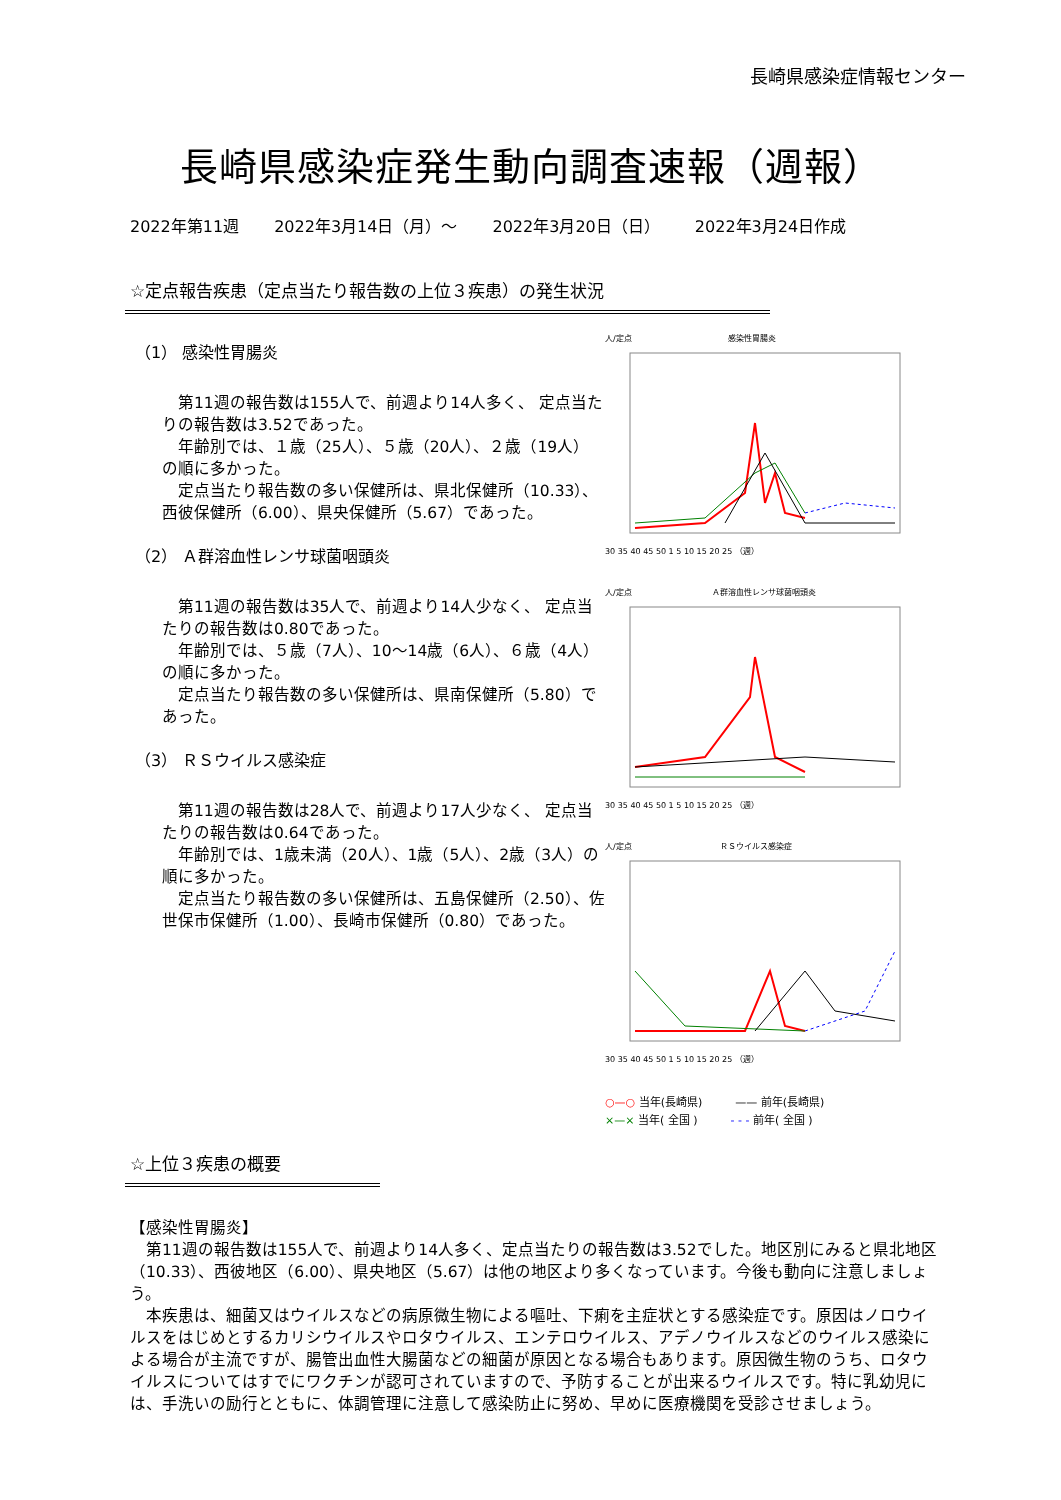長崎県感染症情報センター
長崎県感染症発生動向調査速報（週報）
2022年第11週 2022年3月14日（月）～ 2022年3月20日（日） 2022年3月24日作成
☆定点報告疾患（定点当たり報告数の上位３疾患）の発生状況
（1） 感染性胃腸炎
　第11週の報告数は155人で、前週より14人多く、 定点当たりの報告数は3.52であった。
　年齢別では、１歳（25人）、５歳（20人）、２歳（19人）の順に多かった。
　定点当たり報告数の多い保健所は、県北保健所（10.33）、西彼保健所（6.00）、県央保健所（5.67）であった。
（2） Ａ群溶血性レンサ球菌咽頭炎
　第11週の報告数は35人で、前週より14人少なく、 定点当たりの報告数は0.80であった。
　年齢別では、５歳（7人）、10～14歳（6人）、６歳（4人）の順に多かった。
　定点当たり報告数の多い保健所は、県南保健所（5.80）であった。
（3） ＲＳウイルス感染症
　第11週の報告数は28人で、前週より17人少なく、 定点当たりの報告数は0.64であった。
　年齢別では、1歳未満（20人）、1歳（5人）、2歳（3人）の順に多かった。
　定点当たり報告数の多い保健所は、五島保健所（2.50）、佐世保市保健所（1.00）、長崎市保健所（0.80）であった。
人/定点　　　　　　　　　　　　感染性胃腸炎
30 35 40 45 50 1 5 10 15 20 25 （週）
人/定点　　　　　　　　　　Ａ群溶血性レンサ球菌咽頭炎
30 35 40 45 50 1 5 10 15 20 25 （週）
人/定点　　　　　　　　　　　ＲＳウイルス感染症
30 35 40 45 50 1 5 10 15 20 25 （週）
○—○ 当年(長崎県)　　　—— 前年(長崎県)
×—× 当年( 全国 )　　　- - - 前年( 全国 )
☆上位３疾患の概要
【感染性胃腸炎】
　第11週の報告数は155人で、前週より14人多く、定点当たりの報告数は3.52でした。地区別にみると県北地区（10.33）、西彼地区（6.00）、県央地区（5.67）は他の地区より多くなっています。今後も動向に注意しましょう。
　本疾患は、細菌又はウイルスなどの病原微生物による嘔吐、下痢を主症状とする感染症です。原因はノロウイルスをはじめとするカリシウイルスやロタウイルス、エンテロウイルス、アデノウイルスなどのウイルス感染による場合が主流ですが、腸管出血性大腸菌などの細菌が原因となる場合もあります。原因微生物のうち、ロタウイルスについてはすでにワクチンが認可されていますので、予防することが出来るウイルスです。特に乳幼児には、手洗いの励行とともに、体調管理に注意して感染防止に努め、早めに医療機関を受診させましょう。